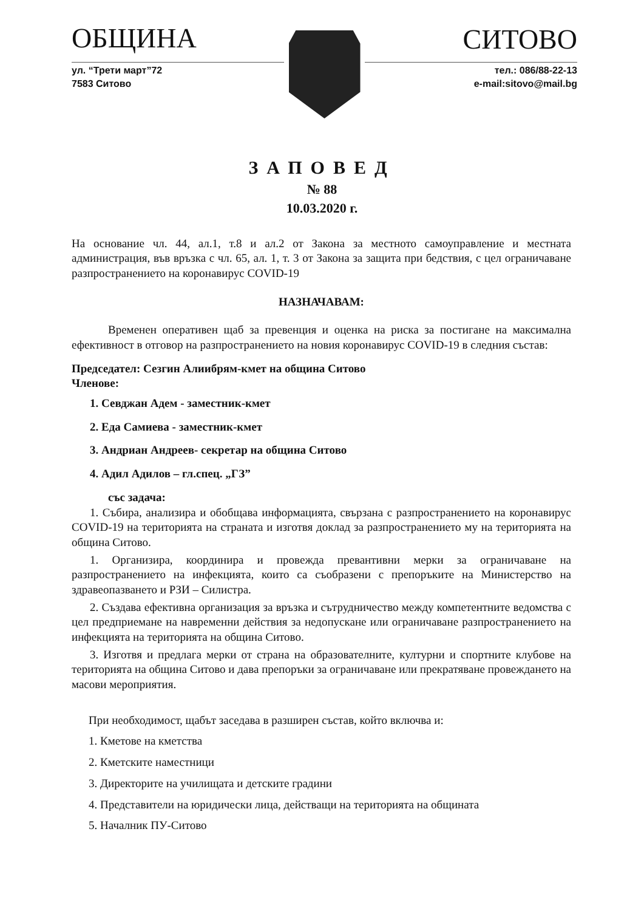ОБЩИНА
ул. “Трети март”72
7583 Ситово
СИТОВО
тел.: 086/88-22-13
e-mail:sitovo@mail.bg
ЗАПОВЕД
№ 88
10.03.2020 г.
На основание чл. 44, ал.1, т.8 и ал.2 от Закона за местното самоуправление и местната администрация, във връзка с чл. 65, ал. 1, т. 3 от Закона за защита при бедствия, с цел ограничаване разпространението на коронавирус COVID-19
НАЗНАЧАВАМ:
Временен оперативен щаб за превенция и оценка на риска за постигане на максимална ефективност в отговор на разпространението на новия коронавирус COVID-19 в следния състав:
Председател: Сезгин Алиибрям-кмет на община Ситово
Членове:
1. Севджан Адем - заместник-кмет
2. Еда Самиева - заместник-кмет
3. Андриан Андреев- секретар на община Ситово
4. Адил Адилов – гл.спец. „ГЗ”
със задача:
1. Събира, анализира и обобщава информацията, свързана с разпространението на коронавирус COVID-19 на територията на страната и изготвя доклад за разпространението му на територията на община Ситово.
1. Организира, координира и провежда превантивни мерки за ограничаване на разпространението на инфекцията, които са съобразени с препоръките на Министерство на здравеопазването и РЗИ – Силистра.
2. Създава ефективна организация за връзка и сътрудничество между компетентните ведомства с цел предприемане на навременни действия за недопускане или ограничаване разпространението на инфекцията на територията на община Ситово.
3. Изготвя и предлага мерки от страна на образователните, културни и спортните клубове на територията на община Ситово и дава препоръки за ограничаване или прекратяване провеждането на масови мероприятия.
При необходимост, щабът заседава в разширен състав, който включва и:
1. Кметове на кметства
2. Кметските наместници
3. Директорите на училищата и детските градини
4. Представители на юридически лица, действащи на територията на общината
5. Началник ПУ-Ситово